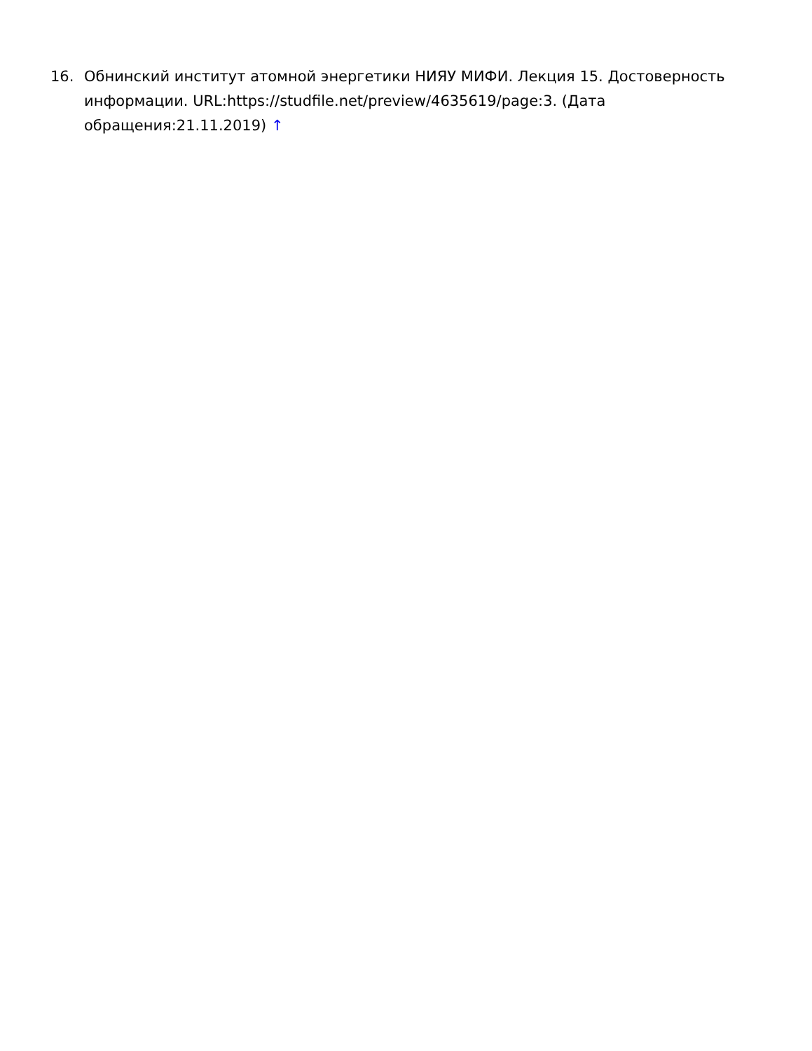16. Обнинский институт атомной энергетики НИЯУ МИФИ. Лекция 15. Достоверность информации. URL:https://studfile.net/preview/4635619/page:3. (Дата обращения:21.11.2019) ↑